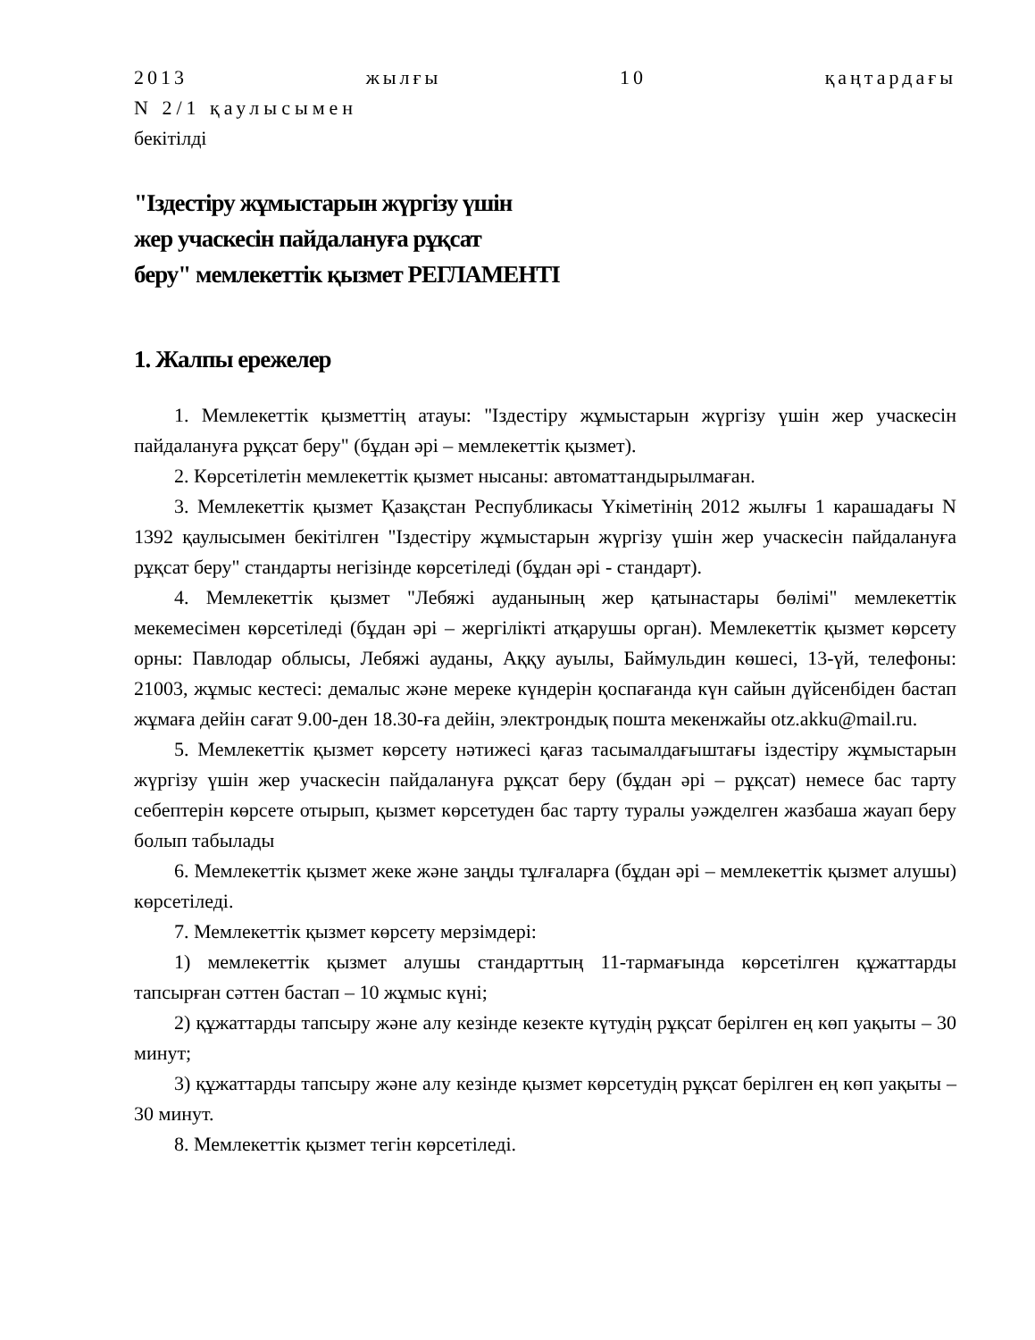2013 жылғы 10 қаңтардағы
N 2/1 қаулысымен
бекітілді
"Іздестіру жұмыстарын жүргізу үшін
жер учаскесін пайдалануға рұқсат
беру" мемлекеттік қызмет РЕГЛАМЕНТІ
1. Жалпы ережелер
1. Мемлекеттік қызметтің атауы: "Іздестіру жұмыстарын жүргізу үшін жер учаскесін пайдалануға рұқсат беру" (бұдан әрі – мемлекеттік қызмет).
2. Көрсетілетін мемлекеттік қызмет нысаны: автоматтандырылмаған.
3. Мемлекеттік қызмет Қазақстан Республикасы Үкіметінің 2012 жылғы 1 карашадағы N 1392 қаулысымен бекітілген "Іздестіру жұмыстарын жүргізу үшін жер учаскесін пайдалануға рұқсат беру" стандарты негізінде көрсетіледі (бұдан әрі - стандарт).
4. Мемлекеттік қызмет "Лебяжі ауданының жер қатынастары бөлімі" мемлекеттік мекемесімен көрсетіледі (бұдан әрі – жергілікті атқарушы орган). Мемлекеттік қызмет көрсету орны: Павлодар облысы, Лебяжі ауданы, Аққу ауылы, Баймульдин көшесі, 13-үй, телефоны: 21003, жұмыс кестесі: демалыс және мереке күндерін қоспағанда күн сайын дүйсенбіден бастап жұмаға дейін сағат 9.00-ден 18.30-ға дейін, электрондық пошта мекенжайы otz.akku@mail.ru.
5. Мемлекеттік қызмет көрсету нәтижесі қағаз тасымалдағыштағы іздестіру жұмыстарын жүргізу үшін жер учаскесін пайдалануға рұқсат беру (бұдан әрі – рұқсат) немесе бас тарту себептерін көрсете отырып, қызмет көрсетуден бас тарту туралы уәжделген жазбаша жауап беру болып табылады
6. Мемлекеттік қызмет жеке және заңды тұлғаларға (бұдан әрі – мемлекеттік қызмет алушы) көрсетіледі.
7. Мемлекеттік қызмет көрсету мерзімдері:
1) мемлекеттік қызмет алушы стандарттың 11-тармағында көрсетілген құжаттарды тапсырған сәттен бастап – 10 жұмыс күні;
2) құжаттарды тапсыру және алу кезінде кезекте күтудің рұқсат берілген ең көп уақыты – 30 минут;
3) құжаттарды тапсыру және алу кезінде қызмет көрсетудің рұқсат берілген ең көп уақыты – 30 минут.
8. Мемлекеттік қызмет тегін көрсетіледі.